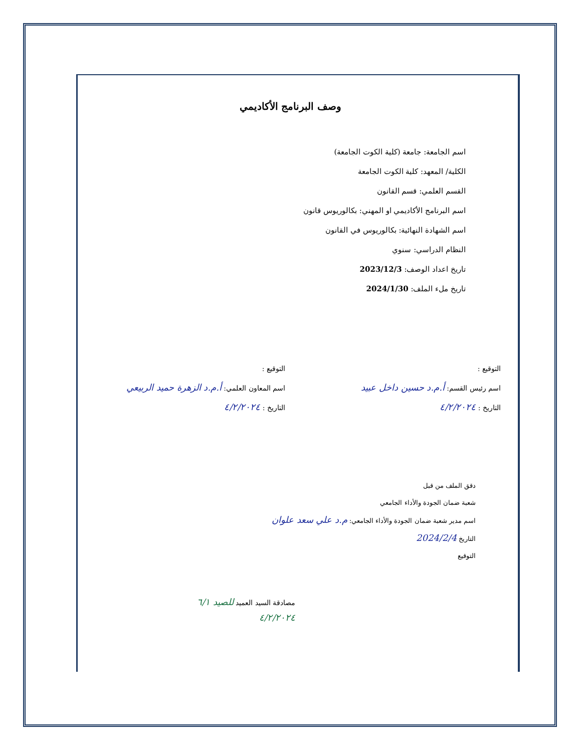وصف البرنامج الأكاديمي
اسم الجامعة: جامعة (كلية الكوت الجامعة)
الكلية/ المعهد: كلية الكوت الجامعة
القسم العلمي: قسم القانون
اسم البرنامج الأكاديمي او المهني: بكالوريوس قانون
اسم الشهادة النهائية: بكالوريوس في القانون
النظام الدراسي: سنوي
تاريخ اعداد الوصف: 2023/12/3
تاريخ ملء الملف: 2024/1/30
التوقيع :
اسم رئيس القسم: أ.م.د حسين داخل عبيد
التاريخ : ٤/٢/٢٠٢٤
التوقيع :
اسم المعاون العلمي: أ.م.د الزهرة حميد الربيعي
التاريخ : ٤/٢/٢٠٢٤
دقق الملف من قبل
شعبة ضمان الجودة والأداء الجامعي
اسم مدير شعبة ضمان الجودة والأداء الجامعي: م.د علي سعد علوان
التاريخ 2024/2/4
التوقيع
مصادقة السيد العميد للصيد ٦/١
٤/٢/٢٠٢٤